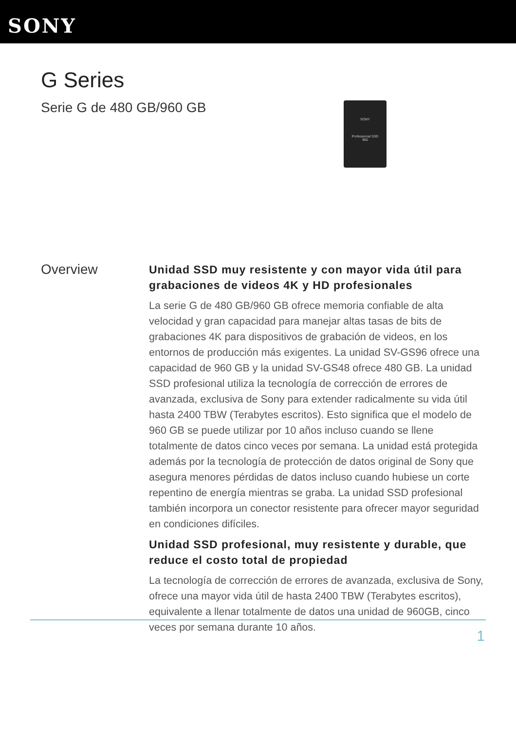SONY
G Series
Serie G de 480 GB/960 GB
SONY
Professional SSD
960
Overview
Unidad SSD muy resistente y con mayor vida útil para grabaciones de videos 4K y HD profesionales
La serie G de 480 GB/960 GB ofrece memoria confiable de alta velocidad y gran capacidad para manejar altas tasas de bits de grabaciones 4K para dispositivos de grabación de videos, en los entornos de producción más exigentes. La unidad SV-GS96 ofrece una capacidad de 960 GB y la unidad SV-GS48 ofrece 480 GB. La unidad SSD profesional utiliza la tecnología de corrección de errores de avanzada, exclusiva de Sony para extender radicalmente su vida útil hasta 2400 TBW (Terabytes escritos). Esto significa que el modelo de 960 GB se puede utilizar por 10 años incluso cuando se llene totalmente de datos cinco veces por semana. La unidad está protegida además por la tecnología de protección de datos original de Sony que asegura menores pérdidas de datos incluso cuando hubiese un corte repentino de energía mientras se graba. La unidad SSD profesional también incorpora un conector resistente para ofrecer mayor seguridad en condiciones difíciles.
Unidad SSD profesional, muy resistente y durable, que reduce el costo total de propiedad
La tecnología de corrección de errores de avanzada, exclusiva de Sony, ofrece una mayor vida útil de hasta 2400 TBW (Terabytes escritos), equivalente a llenar totalmente de datos una unidad de 960GB, cinco veces por semana durante 10 años.
1